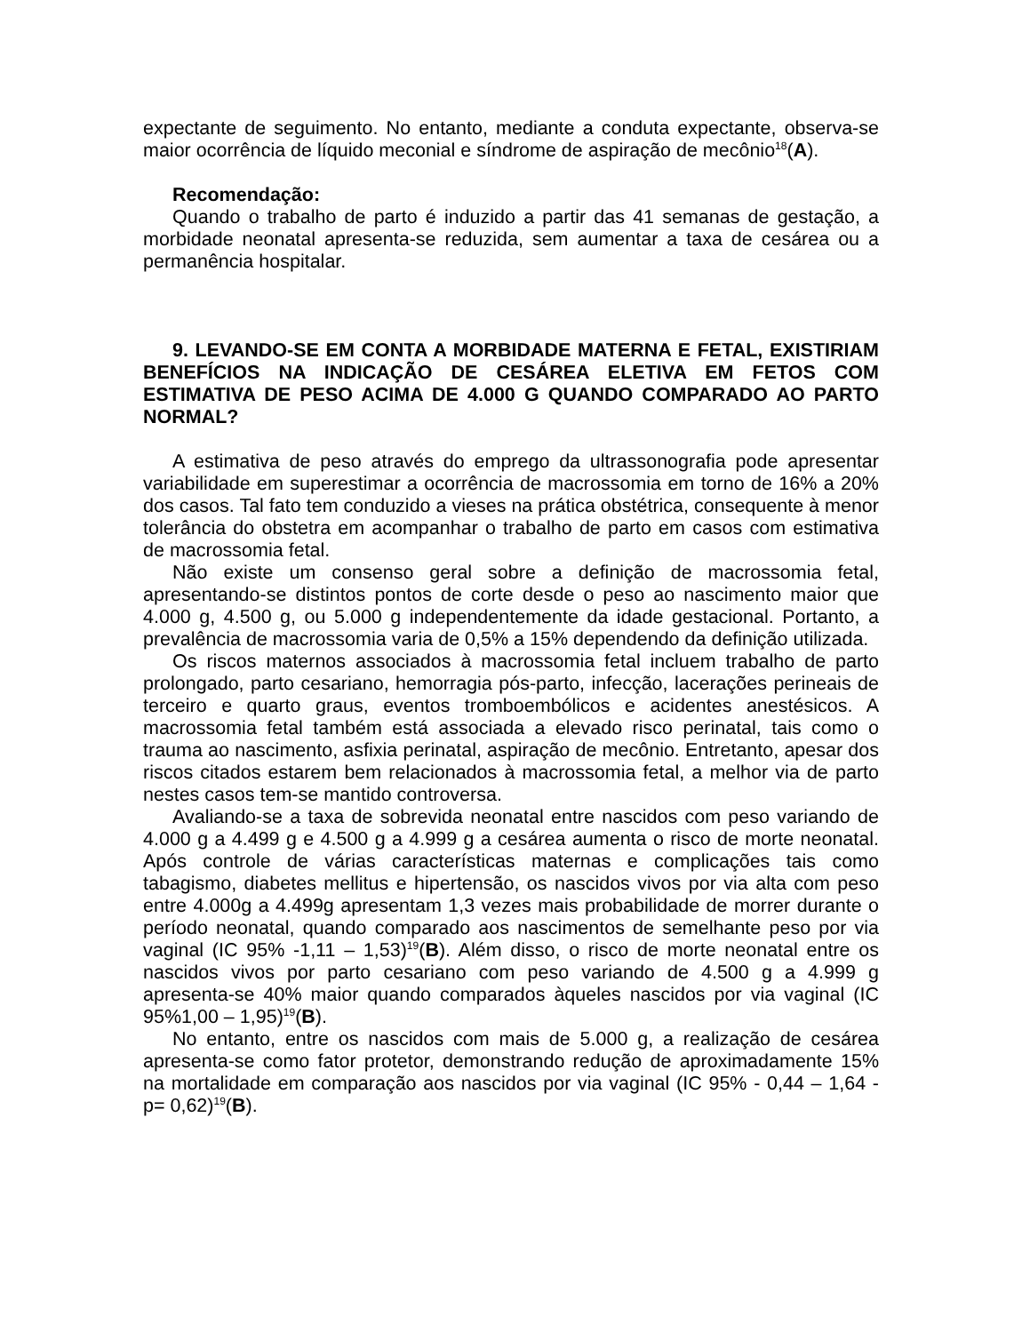expectante de seguimento. No entanto, mediante a conduta expectante, observa-se maior ocorrência de líquido meconial e síndrome de aspiração de mecônio<sup>18</sup>(A).
Recomendação:
Quando o trabalho de parto é induzido a partir das 41 semanas de gestação, a morbidade neonatal apresenta-se reduzida, sem aumentar a taxa de cesárea ou a permanência hospitalar.
9. LEVANDO-SE EM CONTA A MORBIDADE MATERNA E FETAL, EXISTIRIAM BENEFÍCIOS NA INDICAÇÃO DE CESÁREA ELETIVA EM FETOS COM ESTIMATIVA DE PESO ACIMA DE 4.000 G QUANDO COMPARADO AO PARTO NORMAL?
A estimativa de peso através do emprego da ultrassonografia pode apresentar variabilidade em superestimar a ocorrência de macrossomia em torno de 16% a 20% dos casos. Tal fato tem conduzido a vieses na prática obstétrica, consequente à menor tolerância do obstetra em acompanhar o trabalho de parto em casos com estimativa de macrossomia fetal.
Não existe um consenso geral sobre a definição de macrossomia fetal, apresentando-se distintos pontos de corte desde o peso ao nascimento maior que 4.000 g, 4.500 g, ou 5.000 g independentemente da idade gestacional. Portanto, a prevalência de macrossomia varia de 0,5% a 15% dependendo da definição utilizada.
Os riscos maternos associados à macrossomia fetal incluem trabalho de parto prolongado, parto cesariano, hemorragia pós-parto, infecção, lacerações perineais de terceiro e quarto graus, eventos tromboembólicos e acidentes anestésicos. A macrossomia fetal também está associada a elevado risco perinatal, tais como o trauma ao nascimento, asfixia perinatal, aspiração de mecônio. Entretanto, apesar dos riscos citados estarem bem relacionados à macrossomia fetal, a melhor via de parto nestes casos tem-se mantido controversa.
Avaliando-se a taxa de sobrevida neonatal entre nascidos com peso variando de 4.000 g a 4.499 g e 4.500 g a 4.999 g a cesárea aumenta o risco de morte neonatal. Após controle de várias características maternas e complicações tais como tabagismo, diabetes mellitus e hipertensão, os nascidos vivos por via alta com peso entre 4.000g a 4.499g apresentam 1,3 vezes mais probabilidade de morrer durante o período neonatal, quando comparado aos nascimentos de semelhante peso por via vaginal (IC 95% -1,11 – 1,53)<sup>19</sup>(B). Além disso, o risco de morte neonatal entre os nascidos vivos por parto cesariano com peso variando de 4.500 g a 4.999 g apresenta-se 40% maior quando comparados àqueles nascidos por via vaginal (IC 95%1,00 – 1,95)<sup>19</sup>(B).
No entanto, entre os nascidos com mais de 5.000 g, a realização de cesárea apresenta-se como fator protetor, demonstrando redução de aproximadamente 15% na mortalidade em comparação aos nascidos por via vaginal (IC 95% - 0,44 – 1,64 - p= 0,62)<sup>19</sup>(B).